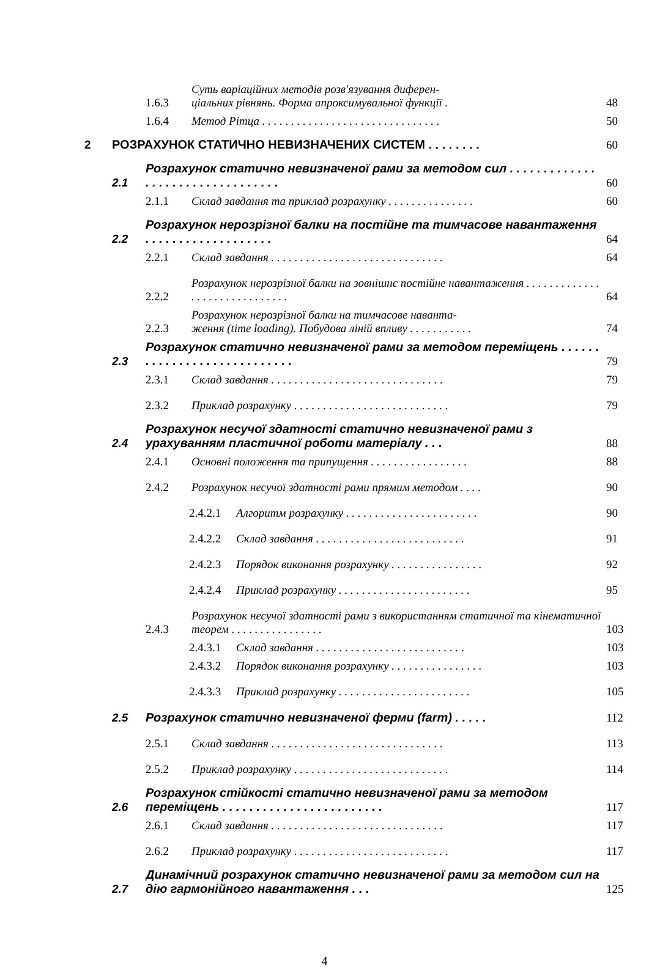1.6.3 Суть варіаційних методів розв'язування диферен-
ціальних рівнянь. Форма апроксимувальної функції . 48
1.6.4 Метод Рітца . . . . . . . . . . . . . . . . . . . . . . . . . . . . . . . 50
2 РОЗРАХУНОК СТАТИЧНО НЕВИЗНАЧЕНИХ СИСТЕМ . . . . . . . . 60
2.1 Розрахунок статично невизначеної рами за методом сил . . . . . . . . . . . . . . . . . . . . . . . . . . . . . . . . . 60
2.1.1 Склад завдання та приклад розрахунку . . . . . . . . . . . . . . . 60
2.2 Розрахунок нерозрізної балки на постійне та тимчасове навантаження . . . . . . . . . . . . . . . . . . . 64
2.2.1 Склад завдання . . . . . . . . . . . . . . . . . . . . . . . . . . . . . . 64
2.2.2 Розрахунок нерозрізної балки на зовнішнє постійне навантаження . . . . . . . . . . . . . . . . . . . . . . . . . . . . . . 64
2.2.3 Розрахунок нерозрізної балки на тимчасове наванта-
ження (time loading). Побудова ліній впливу . . . . . . . . . . . 74
2.3 Розрахунок статично невизначеної рами за методом переміщень . . . . . . . . . . . . . . . . . . . . . . . . . . . . 79
2.3.1 Склад завдання . . . . . . . . . . . . . . . . . . . . . . . . . . . . . . 79
2.3.2 Приклад розрахунку . . . . . . . . . . . . . . . . . . . . . . . . . . . 79
2.4 Розрахунок несучої здатності статично невизначеної рами з урахуванням пластичної роботи матеріалу . . . 88
2.4.1 Основні положення та припущення . . . . . . . . . . . . . . . . . 88
2.4.2 Розрахунок несучої здатності рами прямим методом . . . . 90
2.4.2.1 Алгоритм розрахунку . . . . . . . . . . . . . . . . . . . . . . . 90
2.4.2.2 Склад завдання . . . . . . . . . . . . . . . . . . . . . . . . . . 91
2.4.2.3 Порядок виконання розрахунку . . . . . . . . . . . . . . . . 92
2.4.2.4 Приклад розрахунку . . . . . . . . . . . . . . . . . . . . . . . 95
2.4.3 Розрахунок несучої здатності рами з використанням статичної та кінематичної теорем . . . . . . . . . . . . . . . . 103
2.4.3.1 Склад завдання . . . . . . . . . . . . . . . . . . . . . . . . . . 103
2.4.3.2 Порядок виконання розрахунку . . . . . . . . . . . . . . . . 103
2.4.3.3 Приклад розрахунку . . . . . . . . . . . . . . . . . . . . . . . 105
2.5 Розрахунок статично невизначеної ферми (farm) . . . . . 112
2.5.1 Склад завдання . . . . . . . . . . . . . . . . . . . . . . . . . . . . . . 113
2.5.2 Приклад розрахунку . . . . . . . . . . . . . . . . . . . . . . . . . . . 114
2.6 Розрахунок стійкості статично невизначеної рами за методом переміщень . . . . . . . . . . . . . . . . . . . . . . . . 117
2.6.1 Склад завдання . . . . . . . . . . . . . . . . . . . . . . . . . . . . . . 117
2.6.2 Приклад розрахунку . . . . . . . . . . . . . . . . . . . . . . . . . . . 117
2.7 Динамічний розрахунок статично невизначеної рами за методом сил на дію гармонійного навантаження . . . 125
4